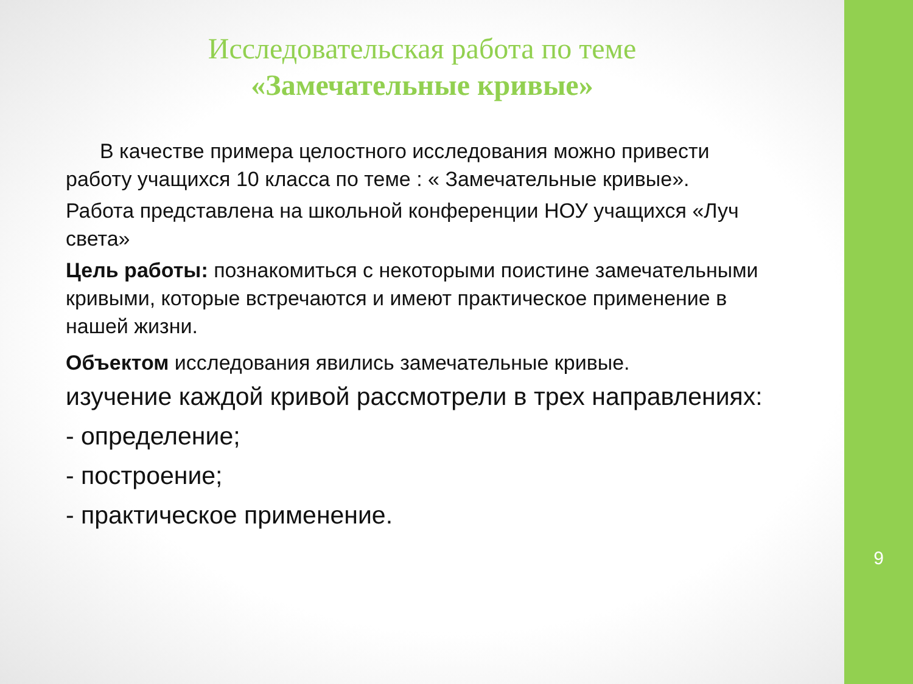Исследовательская работа по теме
«Замечательные кривые»
В качестве примера целостного исследования можно привести работу учащихся 10 класса по теме : « Замечательные кривые».
Работа представлена на школьной конференции НОУ учащихся «Луч света»
Цель работы: познакомиться с некоторыми поистине замечательными кривыми, которые встречаются и имеют практическое применение в нашей жизни.
Объектом исследования явились замечательные кривые.
изучение каждой кривой рассмотрели в трех направлениях:
- определение;
- построение;
- практическое применение.
9